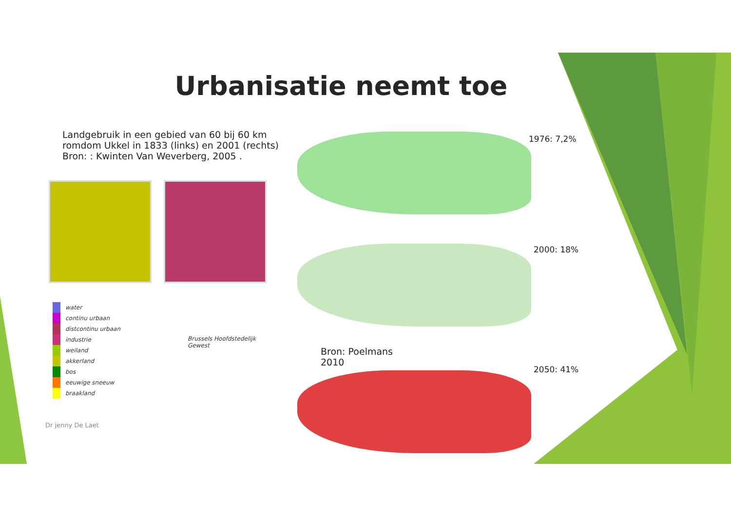Urbanisatie neemt toe
Landgebruik in een gebied van 60 bij 60 km
romdom Ukkel in 1833 (links) en 2001 (rechts)
Bron: : Kwinten Van Weverberg, 2005 .
water
continu urbaan
distcontinu urbaan
industrie
weiland
akkerland
bos
eeuwige sneeuw
braakland
Brussels Hoofdstedelijk
Gewest
1976: 7,2%
2000: 18%
Bron: Poelmans
2010
2050: 41%
Dr jenny De Laet